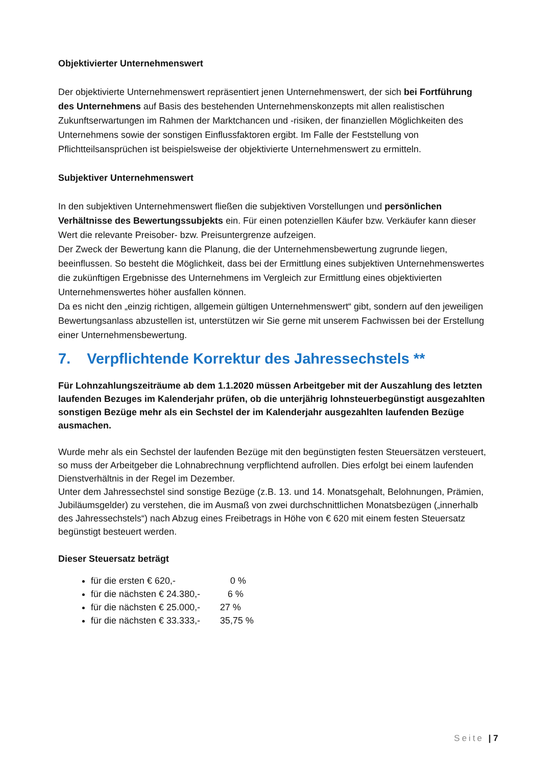Objektivierter Unternehmenswert
Der objektivierte Unternehmenswert repräsentiert jenen Unternehmenswert, der sich bei Fortführung des Unternehmens auf Basis des bestehenden Unternehmenskonzepts mit allen realistischen Zukunftserwartungen im Rahmen der Marktchancen und -risiken, der finanziellen Möglichkeiten des Unternehmens sowie der sonstigen Einflussfaktoren ergibt. Im Falle der Feststellung von Pflichtteilsansprüchen ist beispielsweise der objektivierte Unternehmenswert zu ermitteln.
Subjektiver Unternehmenswert
In den subjektiven Unternehmenswert fließen die subjektiven Vorstellungen und persönlichen Verhältnisse des Bewertungssubjekts ein. Für einen potenziellen Käufer bzw. Verkäufer kann dieser Wert die relevante Preisober- bzw. Preisuntergrenze aufzeigen.
Der Zweck der Bewertung kann die Planung, die der Unternehmensbewertung zugrunde liegen, beeinflussen. So besteht die Möglichkeit, dass bei der Ermittlung eines subjektiven Unternehmenswertes die zukünftigen Ergebnisse des Unternehmens im Vergleich zur Ermittlung eines objektivierten Unternehmenswertes höher ausfallen können.
Da es nicht den „einzig richtigen, allgemein gültigen Unternehmenswert“ gibt, sondern auf den jeweiligen Bewertungsanlass abzustellen ist, unterstützen wir Sie gerne mit unserem Fachwissen bei der Erstellung einer Unternehmensbewertung.
7. Verpflichtende Korrektur des Jahressechstels **
Für Lohnzahlungszeiträume ab dem 1.1.2020 müssen Arbeitgeber mit der Auszahlung des letzten laufenden Bezuges im Kalenderjahr prüfen, ob die unterjährig lohnsteuerbegünstigt ausgezahlten sonstigen Bezüge mehr als ein Sechstel der im Kalenderjahr ausgezahlten laufenden Bezüge ausmachen.
Wurde mehr als ein Sechstel der laufenden Bezüge mit den begünstigten festen Steuersätzen versteuert, so muss der Arbeitgeber die Lohnabrechnung verpflichtend aufrollen. Dies erfolgt bei einem laufenden Dienstverhältnis in der Regel im Dezember.
Unter dem Jahressechstel sind sonstige Bezüge (z.B. 13. und 14. Monatsgehalt, Belohnungen, Prämien, Jubiläumsgelder) zu verstehen, die im Ausmaß von zwei durchschnittlichen Monatsbezügen („innerhalb des Jahressechstels“) nach Abzug eines Freibetrags in Höhe von € 620 mit einem festen Steuersatz begünstigt besteuert werden.
Dieser Steuersatz beträgt
für die ersten € 620,- 0 %
für die nächsten € 24.380,- 6 %
für die nächsten € 25.000,- 27 %
für die nächsten € 33.333,- 35,75 %
Seite | 7